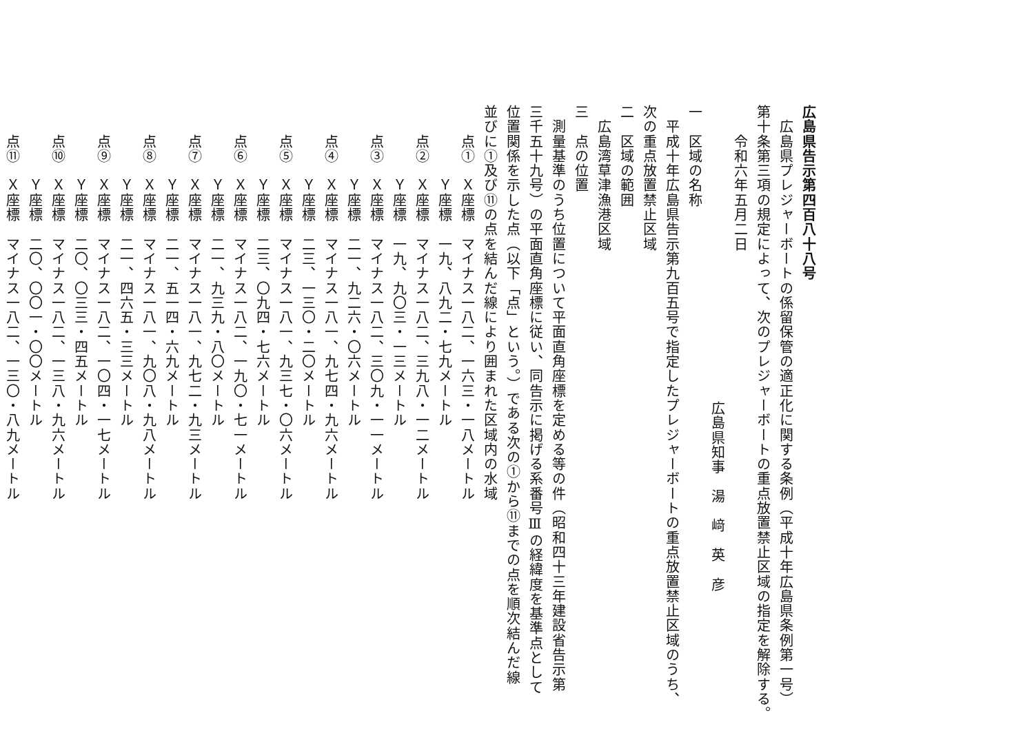広島県告示第四百八十八号
　広島県プレジャーボートの係留保管の適正化に関する条例（平成十年広島県条例第一号）
第十条第三項の規定によって、次のプレジャーボートの重点放置禁止区域の指定を解除する。
　　令和六年五月二日
広島県知事　湯　﨑　英　彦
一　区域の名称
　平成十年広島県告示第九百五号で指定したプレジャーボートの重点放置禁止区域のうち、
次の重点放置禁止区域
二　区域の範囲
　広島湾草津漁港区域
三　点の位置
　測量基準のうち位置について平面直角座標を定める等の件（昭和四十三年建設省告示第
三千五十九号）の平面直角座標に従い、同告示に掲げる系番号Ⅲの経緯度を基準点として
位置関係を示した点（以下「点」という。）である次の①から⑪までの点を順次結んだ線
並びに①及び⑪の点を結んだ線により囲まれた区域内の水域
　　点①　Ｘ座標　マイナス一八二、一六三・一八メートル
　　　　　Ｙ座標　一九、八九二・七九メートル
　　点②　Ｘ座標　マイナス一八二、三九八・一二メートル
　　　　　Ｙ座標　一九、九〇三・一三メートル
　　点③　Ｘ座標　マイナス一八二、三〇九・一一メートル
　　　　　Ｙ座標　二一、九二六・〇六メートル
　　点④　Ｘ座標　マイナス一八一、九七四・九六メートル
　　　　　Ｙ座標　二三、一三〇・二〇メートル
　　点⑤　Ｘ座標　マイナス一八一、九三七・〇六メートル
　　　　　Ｙ座標　二三、〇九四・七六メートル
　　点⑥　Ｘ座標　マイナス一八二、一九〇・七一メートル
　　　　　Ｙ座標　二一、九三九・八〇メートル
　　点⑦　Ｘ座標　マイナス一八一、九七二・九三メートル
　　　　　Ｙ座標　二一、五一四・六九メートル
　　点⑧　Ｘ座標　マイナス一八一、九〇八・九八メートル
　　　　　Ｙ座標　二一、四六五・三三メートル
　　点⑨　Ｘ座標　マイナス一八二、一〇四・一七メートル
　　　　　Ｙ座標　二〇、〇三三・四五メートル
　　点⑩　Ｘ座標　マイナス一八二、一三八・九六メートル
　　　　　Ｙ座標　二〇、〇〇一・〇〇メートル
　　点⑪　Ｘ座標　マイナス一八二、一三〇・八九メートル